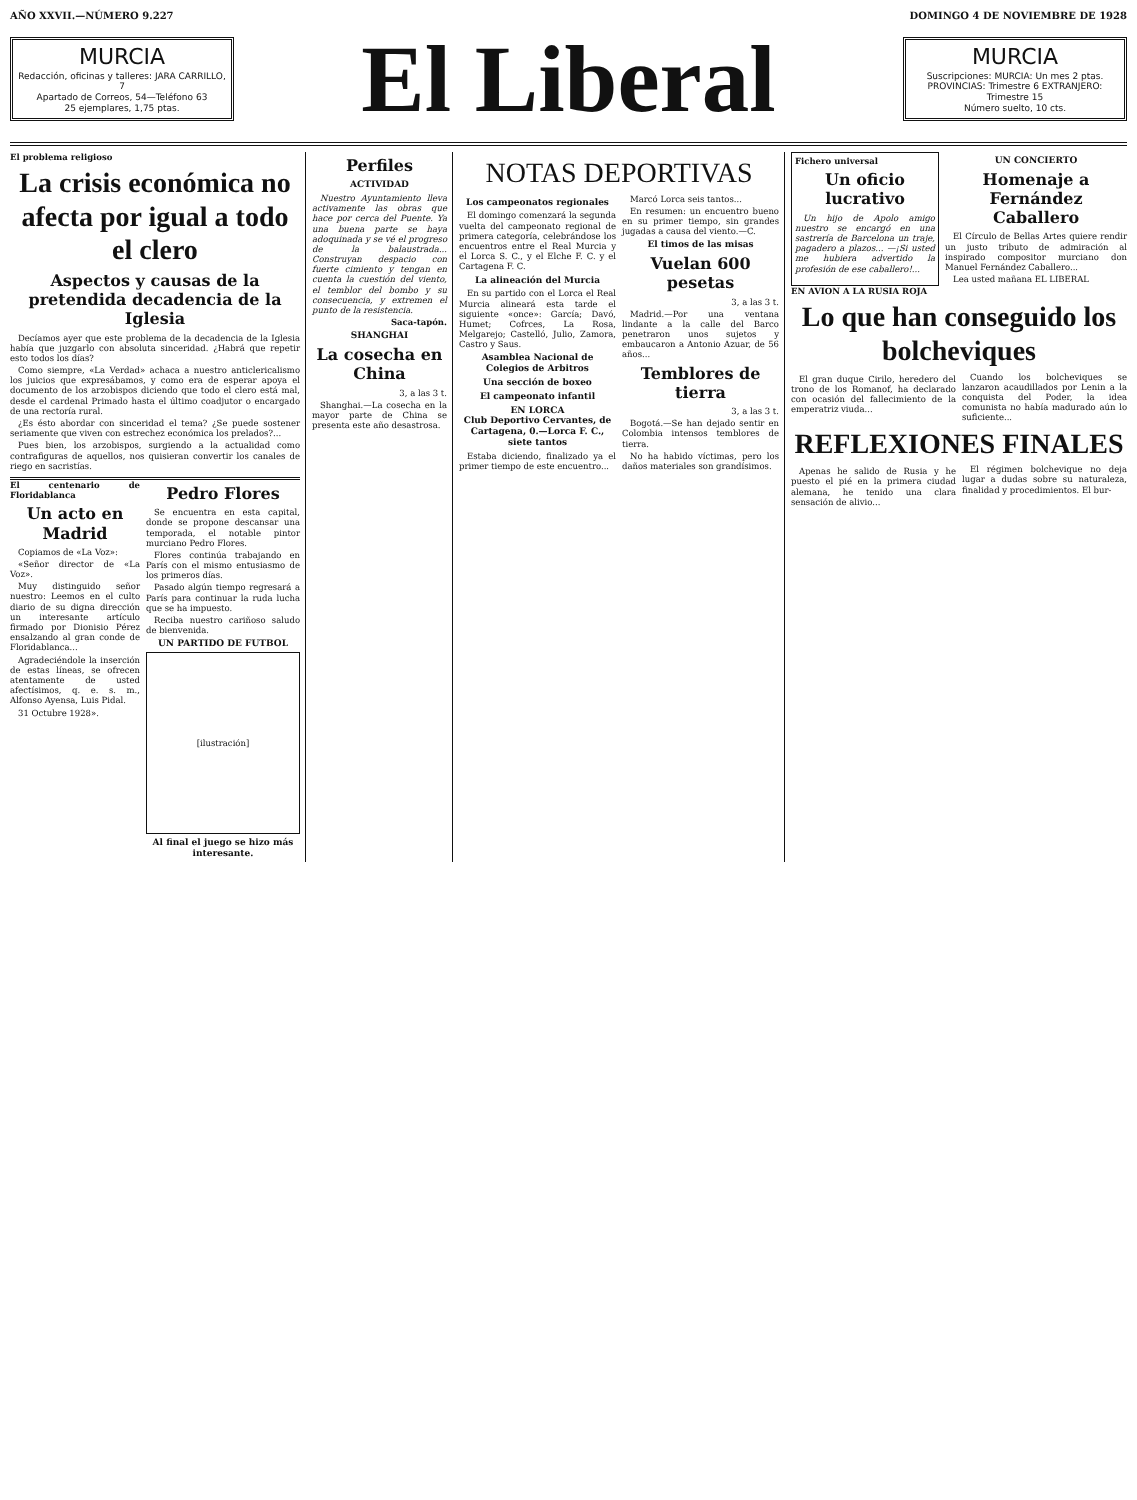AÑO XXVII.—NÚMERO 9.227 DOMINGO 4 DE NOVIEMBRE DE 1928
MURCIA
Redacción, oficinas y talleres: JARA CARRILLO, 7
Apartado de Correos, 54—Teléfono 63
25 ejemplares, 1,75 ptas.
El Liberal
MURCIA
Suscripciones: MURCIA: Un mes 2 ptas. PROVINCIAS: Trimestre 6 EXTRANJERO: Trimestre 15
Número suelto, 10 cts.
El problema religioso
La crisis económica no afecta por igual a todo el clero
Aspectos y causas de la pretendida decadencia de la Iglesia
Decíamos ayer que este problema de la decadencia de la Iglesia había que juzgarlo con absoluta sinceridad. ¿Habrá que repetir esto todos los días?
Como siempre, «La Verdad» achaca a nuestro anticlericalismo los juicios que expresábamos, y como era de esperar apoya el documento de los arzobispos diciendo que todo el clero está mal, desde el cardenal Primado hasta el último coadjutor o encargado de una rectoría rural.
¿Es ésto abordar con sinceridad el tema? ¿Se puede sostener seriamente que viven con estrechez económica los prelados?...
Pues bien, los arzobispos, surgiendo a la actualidad como contrafiguras de aquellos, nos quisieran convertir los canales de riego en sacristías.
El centenario de Floridablanca
Un acto en Madrid
Copiamos de «La Voz»:
«Señor director de «La Voz».
Muy distinguido señor nuestro: Leemos en el culto diario de su digna dirección un interesante artículo firmado por Dionisio Pérez ensalzando al gran conde de Floridablanca...
Agradeciéndole la inserción de estas líneas, se ofrecen atentamente de usted afectísimos, q. e. s. m., Alfonso Ayensa, Luis Pidal.
31 Octubre 1928».
Pedro Flores
Se encuentra en esta capital, donde se propone descansar una temporada, el notable pintor murciano Pedro Flores.
Flores continúa trabajando en París con el mismo entusiasmo de los primeros días.
Pasado algún tiempo regresará a París para continuar la ruda lucha que se ha impuesto.
Reciba nuestro cariñoso saludo de bienvenida.
UN PARTIDO DE FUTBOL
[ilustración]
Al final el juego se hizo más interesante.
Perfiles
ACTIVIDAD
Nuestro Ayuntamiento lleva activamente las obras que hace por cerca del Puente. Ya una buena parte se haya adoquinada y se vé el progreso de la balaustrada... Construyan despacio con fuerte cimiento y tengan en cuenta la cuestión del viento, el temblor del bombo y su consecuencia, y extremen el punto de la resistencia.
Saca-tapón.
SHANGHAI
La cosecha en China
3, a las 3 t.
Shanghai.—La cosecha en la mayor parte de China se presenta este año desastrosa.
NOTAS DEPORTIVAS
Los campeonatos regionales
El domingo comenzará la segunda vuelta del campeonato regional de primera categoría, celebrándose los encuentros entre el Real Murcia y el Lorca S. C., y el Elche F. C. y el Cartagena F. C.
La alineación del Murcia
En su partido con el Lorca el Real Murcia alineará esta tarde el siguiente «once»: García; Davó, Humet; Cofrces, La Rosa, Melgarejo; Castelló, Julio, Zamora, Castro y Saus.
Asamblea Nacional de Colegios de Arbitros
Una sección de boxeo
El campeonato infantil
EN LORCA
Club Deportivo Cervantes, de Cartagena, 0.—Lorca F. C., siete tantos
Estaba diciendo, finalizado ya el primer tiempo de este encuentro...
Marcó Lorca seis tantos...
En resumen: un encuentro bueno en su primer tiempo, sin grandes jugadas a causa del viento.—C.
El timos de las misas
Vuelan 600 pesetas
3, a las 3 t.
Madrid.—Por una ventana lindante a la calle del Barco penetraron unos sujetos y embaucaron a Antonio Azuar, de 56 años...
Temblores de tierra
3, a las 3 t.
Bogotá.—Se han dejado sentir en Colombia intensos temblores de tierra.
No ha habido víctimas, pero los daños materiales son grandísimos.
Fichero universal
Un oficio lucrativo
Un hijo de Apolo amigo nuestro se encargó en una sastrería de Barcelona un traje, pagadero a plazos... —¡Si usted me hubiera advertido la profesión de ese caballero!...
UN CONCIERTO
Homenaje a Fernández Caballero
El Círculo de Bellas Artes quiere rendir un justo tributo de admiración al inspirado compositor murciano don Manuel Fernández Caballero...
Lea usted mañana EL LIBERAL
EN AVION A LA RUSIA ROJA
Lo que han conseguido los bolcheviques
El gran duque Cirilo, heredero del trono de los Romanof, ha declarado con ocasión del fallecimiento de la emperatriz viuda...
Cuando los bolcheviques se lanzaron acaudillados por Lenin a la conquista del Poder, la idea comunista no había madurado aún lo suficiente...
REFLEXIONES FINALES
Apenas he salido de Rusia y he puesto el pié en la primera ciudad alemana, he tenido una clara sensación de alivio...
El régimen bolchevique no deja lugar a dudas sobre su naturaleza, finalidad y procedimientos. El bur-